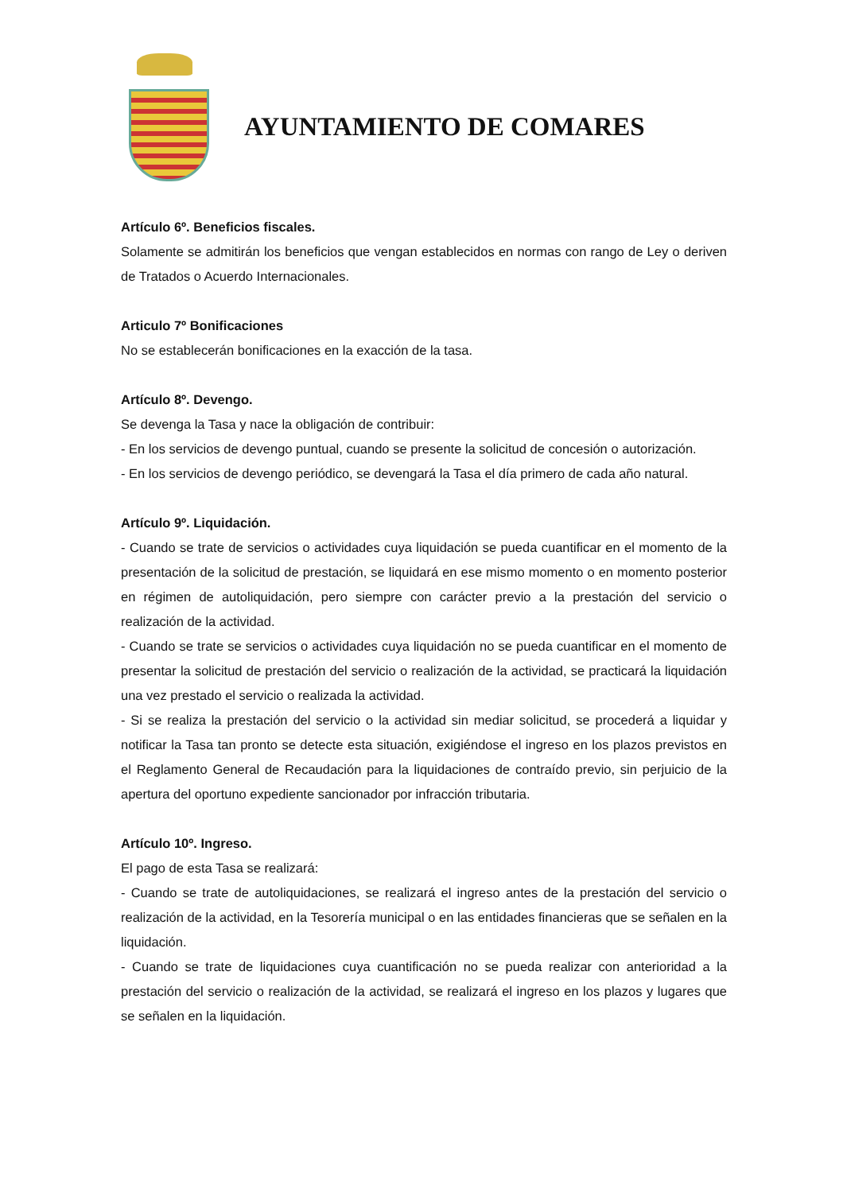AYUNTAMIENTO DE COMARES
Artículo 6º. Beneficios fiscales.
Solamente se admitirán los beneficios que vengan establecidos en normas con rango de Ley o deriven de Tratados o Acuerdo Internacionales.
Articulo 7º Bonificaciones
No se establecerán bonificaciones en la exacción de la tasa.
Artículo 8º. Devengo.
Se devenga la Tasa y nace la obligación de contribuir:
- En los servicios de devengo puntual, cuando se presente la solicitud de concesión o autorización.
- En los servicios de devengo periódico, se devengará la Tasa el día primero de cada año natural.
Artículo 9º. Liquidación.
- Cuando se trate de servicios o actividades cuya liquidación se pueda cuantificar en el momento de la presentación de la solicitud de prestación, se liquidará en ese mismo momento o en momento posterior en régimen de autoliquidación, pero siempre con carácter previo a la prestación del servicio o realización de la actividad.
- Cuando se trate se servicios o actividades cuya liquidación no se pueda cuantificar en el momento de presentar la solicitud de prestación del servicio o realización de la actividad, se practicará la liquidación una vez prestado el servicio o realizada la actividad.
- Si se realiza la prestación del servicio o la actividad sin mediar solicitud, se procederá a liquidar y notificar la Tasa tan pronto se detecte esta situación, exigiéndose el ingreso en los plazos previstos en el Reglamento General de Recaudación para la liquidaciones de contraído previo, sin perjuicio de la apertura del oportuno expediente sancionador por infracción tributaria.
Artículo 10º. Ingreso.
El pago de esta Tasa se realizará:
- Cuando se trate de autoliquidaciones, se realizará el ingreso antes de la prestación del servicio o realización de la actividad, en la Tesorería municipal o en las entidades financieras que se señalen en la liquidación.
- Cuando se trate de liquidaciones cuya cuantificación no se pueda realizar con anterioridad a la prestación del servicio o realización de la actividad, se realizará el ingreso en los plazos y lugares que se señalen en la liquidación.